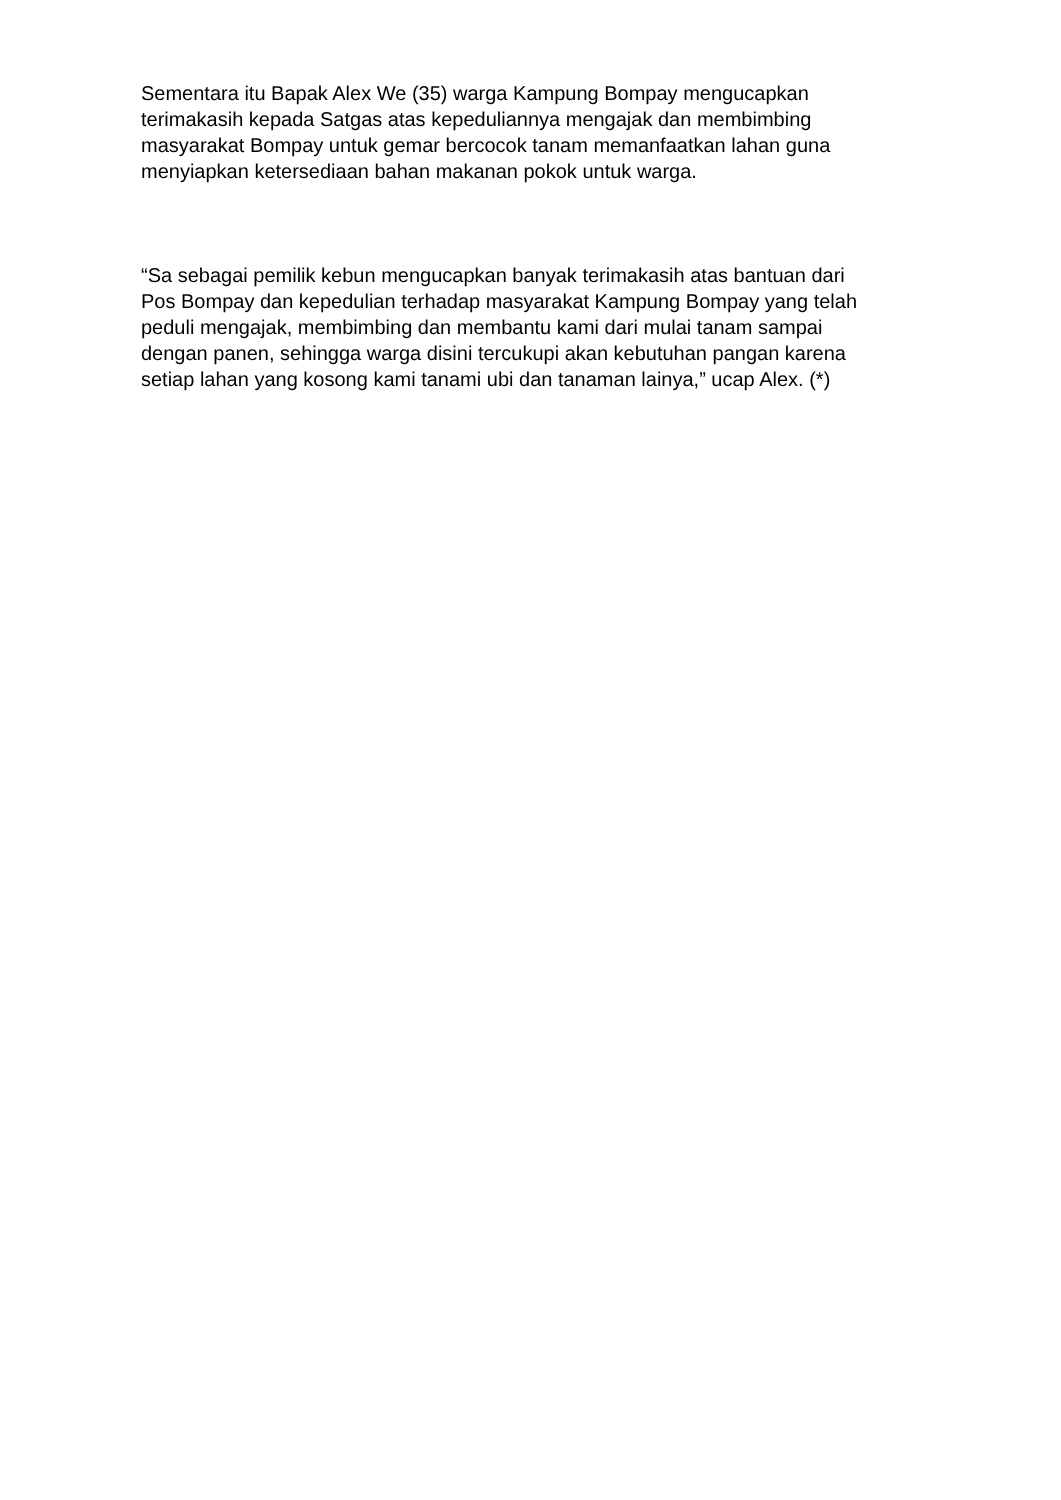Sementara itu Bapak Alex We (35) warga Kampung Bompay mengucapkan
terimakasih kepada Satgas atas kepeduliannya mengajak dan membimbing
masyarakat Bompay untuk gemar bercocok tanam memanfaatkan lahan guna
menyiapkan ketersediaan bahan makanan pokok untuk warga.
“Sa sebagai pemilik kebun mengucapkan banyak terimakasih atas bantuan dari
Pos Bompay dan kepedulian terhadap masyarakat Kampung Bompay yang telah
peduli mengajak, membimbing dan membantu kami dari mulai tanam sampai
dengan panen, sehingga warga disini tercukupi akan kebutuhan pangan karena
setiap lahan yang kosong kami tanami ubi dan tanaman lainya,” ucap Alex. (*)